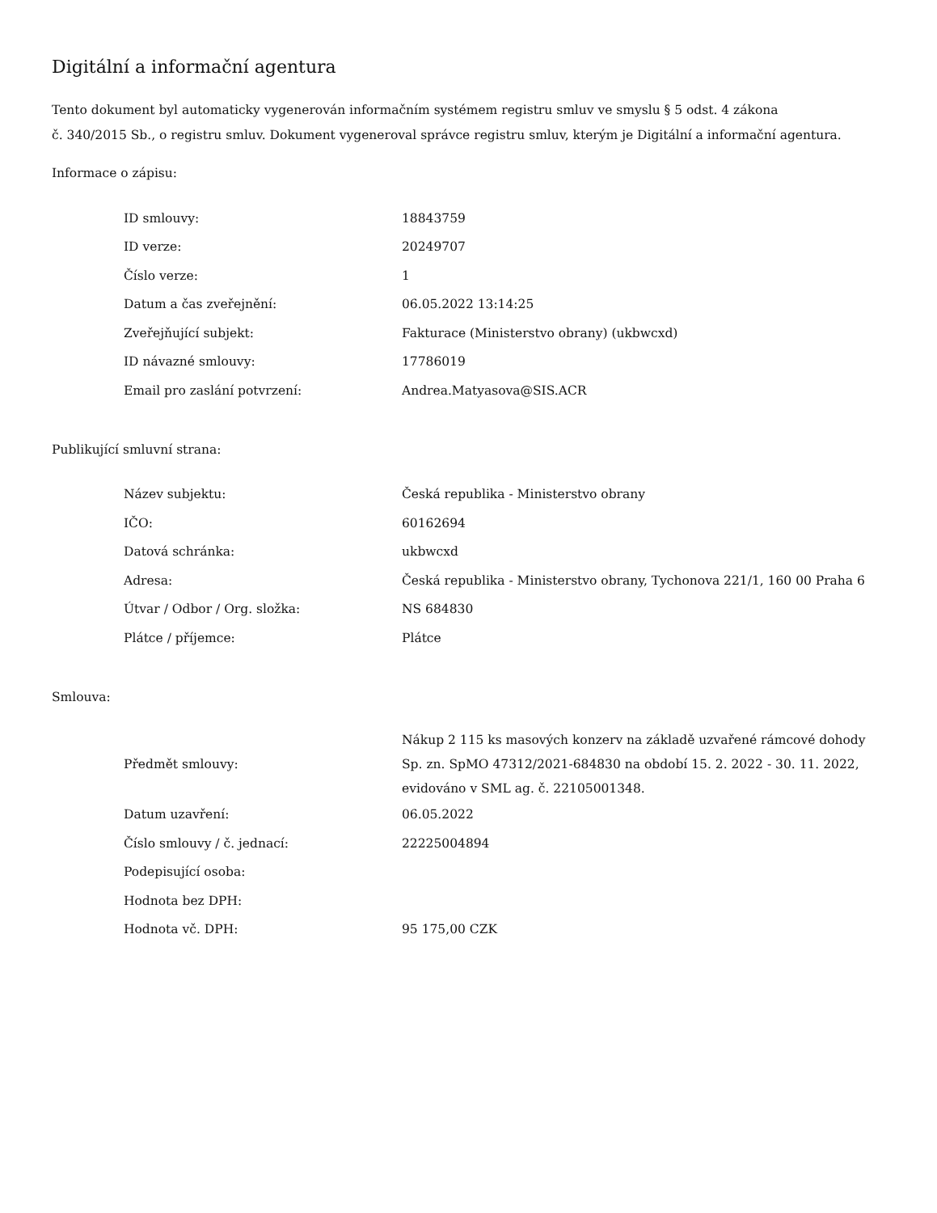Digitální a informační agentura
Tento dokument byl automaticky vygenerován informačním systémem registru smluv ve smyslu § 5 odst. 4 zákona
č. 340/2015 Sb., o registru smluv. Dokument vygeneroval správce registru smluv, kterým je Digitální a informační agentura.
Informace o zápisu:
| ID smlouvy: | 18843759 |
| ID verze: | 20249707 |
| Číslo verze: | 1 |
| Datum a čas zveřejnění: | 06.05.2022 13:14:25 |
| Zveřejňující subjekt: | Fakturace (Ministerstvo obrany) (ukbwcxd) |
| ID návazné smlouvy: | 17786019 |
| Email pro zaslání potvrzení: | Andrea.Matyasova@SIS.ACR |
Publikující smluvní strana:
| Název subjektu: | Česká republika - Ministerstvo obrany |
| IČO: | 60162694 |
| Datová schránka: | ukbwcxd |
| Adresa: | Česká republika - Ministerstvo obrany, Tychonova 221/1, 160 00 Praha 6 |
| Útvar / Odbor / Org. složka: | NS 684830 |
| Plátce / příjemce: | Plátce |
Smlouva:
| Předmět smlouvy: | Nákup 2 115 ks masových konzerv na základě uzvařené rámcové dohody Sp. zn. SpMO 47312/2021-684830 na období 15. 2. 2022 - 30. 11. 2022, evidováno v SML ag. č. 22105001348. |
| Datum uzavření: | 06.05.2022 |
| Číslo smlouvy / č. jednací: | 22225004894 |
| Podepisující osoba: | |
| Hodnota bez DPH: | |
| Hodnota vč. DPH: | 95 175,00 CZK |